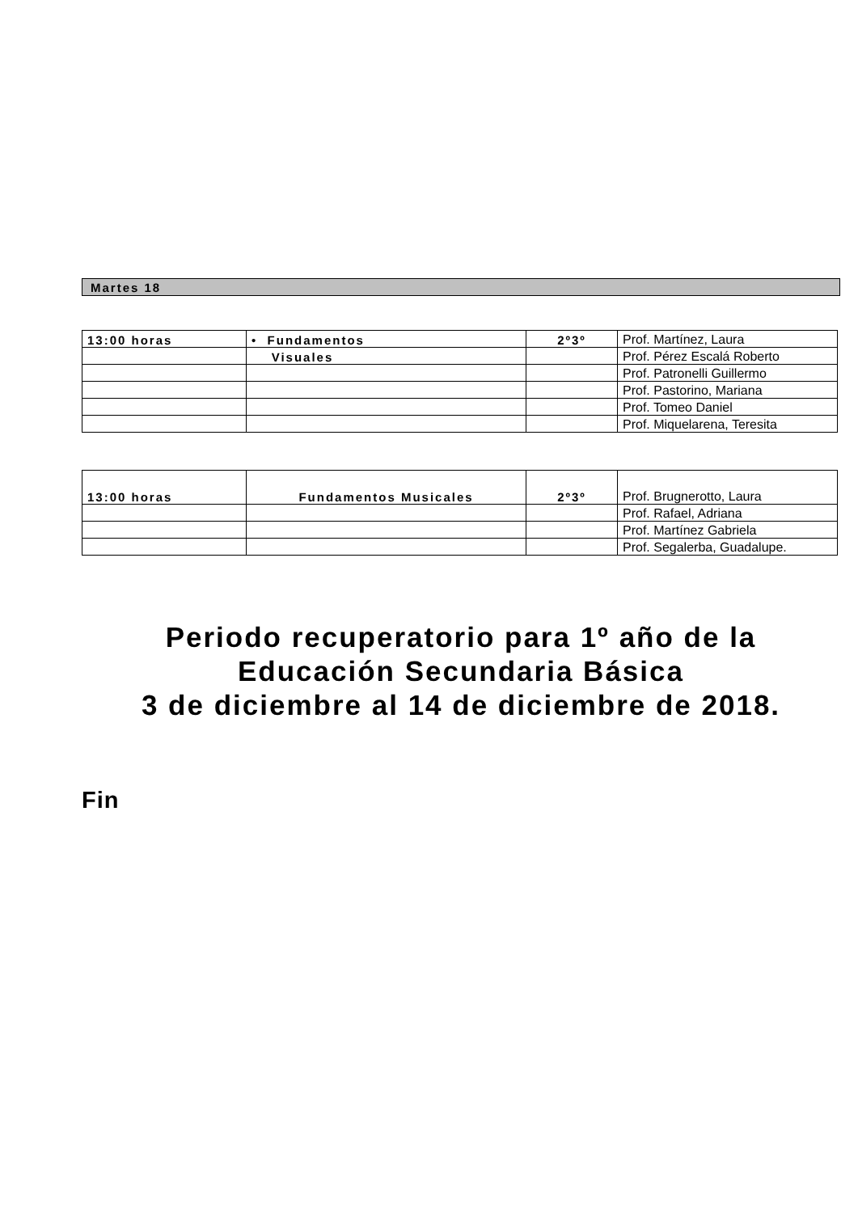Martes 18
| 13:00 horas | • Fundamentos | 2º3º | Prof. Martínez, Laura |
| | Visuales | | Prof. Pérez Escalá Roberto |
| | | | Prof. Patronelli Guillermo |
| | | | Prof. Pastorino, Mariana |
| | | | Prof. Tomeo Daniel |
| | | | Prof. Miquelarena, Teresita |
| 13:00 horas | Fundamentos Musicales | 2º3º | Prof. Brugnerotto, Laura |
| | | | Prof. Rafael, Adriana |
| | | | Prof. Martínez Gabriela |
| | | | Prof. Segalerba, Guadalupe. |
Periodo recuperatorio para 1º año de la
Educación Secundaria Básica
3 de diciembre al 14 de diciembre de 2018.
Fin